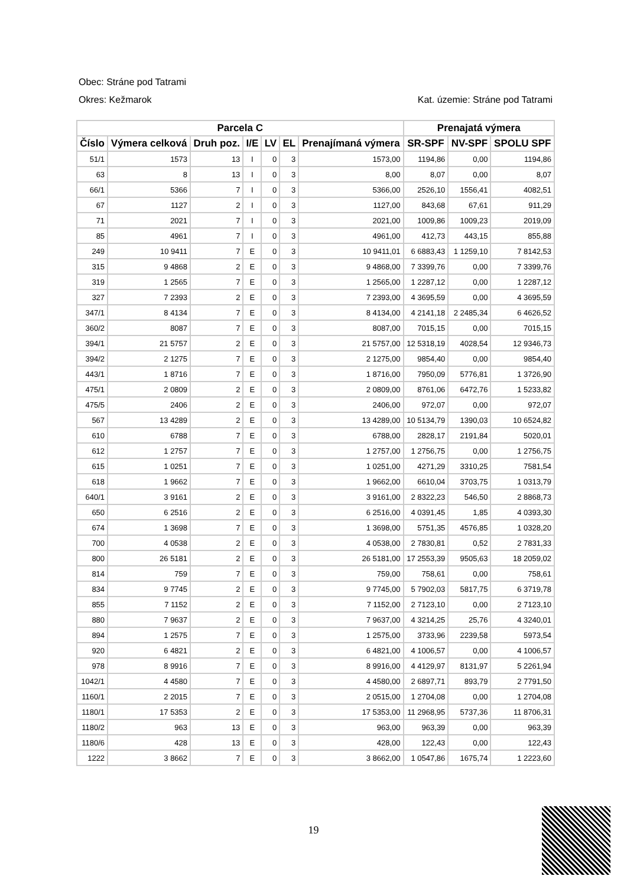Obec: Stráne pod Tatrami
Okres: Kežmarok Kat. územie: Stráne pod Tatrami
| Parcela C | | | | | | | Prenajatá výmera | | |
| --- | --- | --- | --- | --- | --- | --- | --- | --- | --- |
| Číslo | Výmera celková | Druh poz. | I/E | LV | EL | Prenajímaná výmera | SR-SPF | NV-SPF | SPOLU SPF |
| 51/1 | 1573 | 13 | I | 0 | 3 | 1573,00 | 1194,86 | 0,00 | 1194,86 |
| 63 | 8 | 13 | I | 0 | 3 | 8,00 | 8,07 | 0,00 | 8,07 |
| 66/1 | 5366 | 7 | I | 0 | 3 | 5366,00 | 2526,10 | 1556,41 | 4082,51 |
| 67 | 1127 | 2 | I | 0 | 3 | 1127,00 | 843,68 | 67,61 | 911,29 |
| 71 | 2021 | 7 | I | 0 | 3 | 2021,00 | 1009,86 | 1009,23 | 2019,09 |
| 85 | 4961 | 7 | I | 0 | 3 | 4961,00 | 412,73 | 443,15 | 855,88 |
| 249 | 10 9411 | 7 | E | 0 | 3 | 10 9411,01 | 6 6883,43 | 1 1259,10 | 7 8142,53 |
| 315 | 9 4868 | 2 | E | 0 | 3 | 9 4868,00 | 7 3399,76 | 0,00 | 7 3399,76 |
| 319 | 1 2565 | 7 | E | 0 | 3 | 1 2565,00 | 1 2287,12 | 0,00 | 1 2287,12 |
| 327 | 7 2393 | 2 | E | 0 | 3 | 7 2393,00 | 4 3695,59 | 0,00 | 4 3695,59 |
| 347/1 | 8 4134 | 7 | E | 0 | 3 | 8 4134,00 | 4 2141,18 | 2 2485,34 | 6 4626,52 |
| 360/2 | 8087 | 7 | E | 0 | 3 | 8087,00 | 7015,15 | 0,00 | 7015,15 |
| 394/1 | 21 5757 | 2 | E | 0 | 3 | 21 5757,00 | 12 5318,19 | 4028,54 | 12 9346,73 |
| 394/2 | 2 1275 | 7 | E | 0 | 3 | 2 1275,00 | 9854,40 | 0,00 | 9854,40 |
| 443/1 | 1 8716 | 7 | E | 0 | 3 | 1 8716,00 | 7950,09 | 5776,81 | 1 3726,90 |
| 475/1 | 2 0809 | 2 | E | 0 | 3 | 2 0809,00 | 8761,06 | 6472,76 | 1 5233,82 |
| 475/5 | 2406 | 2 | E | 0 | 3 | 2406,00 | 972,07 | 0,00 | 972,07 |
| 567 | 13 4289 | 2 | E | 0 | 3 | 13 4289,00 | 10 5134,79 | 1390,03 | 10 6524,82 |
| 610 | 6788 | 7 | E | 0 | 3 | 6788,00 | 2828,17 | 2191,84 | 5020,01 |
| 612 | 1 2757 | 7 | E | 0 | 3 | 1 2757,00 | 1 2756,75 | 0,00 | 1 2756,75 |
| 615 | 1 0251 | 7 | E | 0 | 3 | 1 0251,00 | 4271,29 | 3310,25 | 7581,54 |
| 618 | 1 9662 | 7 | E | 0 | 3 | 1 9662,00 | 6610,04 | 3703,75 | 1 0313,79 |
| 640/1 | 3 9161 | 2 | E | 0 | 3 | 3 9161,00 | 2 8322,23 | 546,50 | 2 8868,73 |
| 650 | 6 2516 | 2 | E | 0 | 3 | 6 2516,00 | 4 0391,45 | 1,85 | 4 0393,30 |
| 674 | 1 3698 | 7 | E | 0 | 3 | 1 3698,00 | 5751,35 | 4576,85 | 1 0328,20 |
| 700 | 4 0538 | 2 | E | 0 | 3 | 4 0538,00 | 2 7830,81 | 0,52 | 2 7831,33 |
| 800 | 26 5181 | 2 | E | 0 | 3 | 26 5181,00 | 17 2553,39 | 9505,63 | 18 2059,02 |
| 814 | 759 | 7 | E | 0 | 3 | 759,00 | 758,61 | 0,00 | 758,61 |
| 834 | 9 7745 | 2 | E | 0 | 3 | 9 7745,00 | 5 7902,03 | 5817,75 | 6 3719,78 |
| 855 | 7 1152 | 2 | E | 0 | 3 | 7 1152,00 | 2 7123,10 | 0,00 | 2 7123,10 |
| 880 | 7 9637 | 2 | E | 0 | 3 | 7 9637,00 | 4 3214,25 | 25,76 | 4 3240,01 |
| 894 | 1 2575 | 7 | E | 0 | 3 | 1 2575,00 | 3733,96 | 2239,58 | 5973,54 |
| 920 | 6 4821 | 2 | E | 0 | 3 | 6 4821,00 | 4 1006,57 | 0,00 | 4 1006,57 |
| 978 | 8 9916 | 7 | E | 0 | 3 | 8 9916,00 | 4 4129,97 | 8131,97 | 5 2261,94 |
| 1042/1 | 4 4580 | 7 | E | 0 | 3 | 4 4580,00 | 2 6897,71 | 893,79 | 2 7791,50 |
| 1160/1 | 2 2015 | 7 | E | 0 | 3 | 2 0515,00 | 1 2704,08 | 0,00 | 1 2704,08 |
| 1180/1 | 17 5353 | 2 | E | 0 | 3 | 17 5353,00 | 11 2968,95 | 5737,36 | 11 8706,31 |
| 1180/2 | 963 | 13 | E | 0 | 3 | 963,00 | 963,39 | 0,00 | 963,39 |
| 1180/6 | 428 | 13 | E | 0 | 3 | 428,00 | 122,43 | 0,00 | 122,43 |
| 1222 | 3 8662 | 7 | E | 0 | 3 | 3 8662,00 | 1 0547,86 | 1675,74 | 1 2223,60 |
19